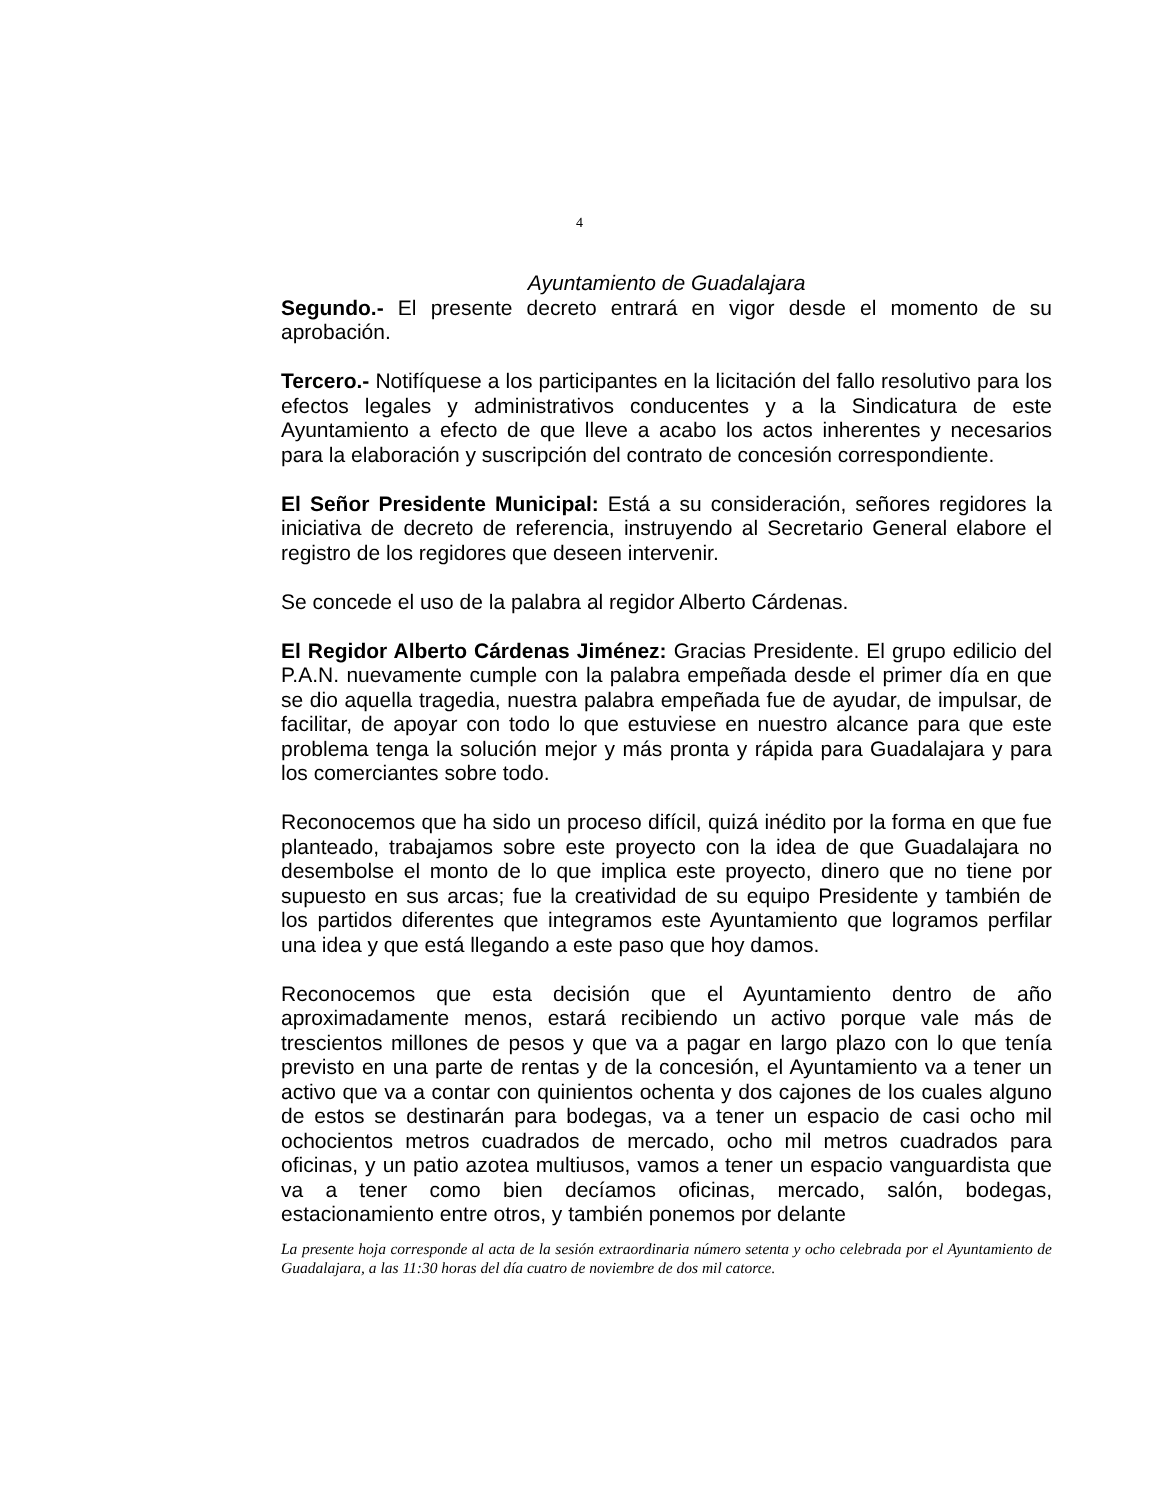4
Ayuntamiento de Guadalajara
Segundo.- El presente decreto entrará en vigor desde el momento de su aprobación.
Tercero.- Notifíquese a los participantes en la licitación del fallo resolutivo para los efectos legales y administrativos conducentes y a la Sindicatura de este Ayuntamiento a efecto de que lleve a acabo los actos inherentes y necesarios para la elaboración y suscripción del contrato de concesión correspondiente.
El Señor Presidente Municipal: Está a su consideración, señores regidores la iniciativa de decreto de referencia, instruyendo al Secretario General elabore el registro de los regidores que deseen intervenir.
Se concede el uso de la palabra al regidor Alberto Cárdenas.
El Regidor Alberto Cárdenas Jiménez: Gracias Presidente. El grupo edilicio del P.A.N. nuevamente cumple con la palabra empeñada desde el primer día en que se dio aquella tragedia, nuestra palabra empeñada fue de ayudar, de impulsar, de facilitar, de apoyar con todo lo que estuviese en nuestro alcance para que este problema tenga la solución mejor y más pronta y rápida para Guadalajara y para los comerciantes sobre todo.
Reconocemos que ha sido un proceso difícil, quizá inédito por la forma en que fue planteado, trabajamos sobre este proyecto con la idea de que Guadalajara no desembolse el monto de lo que implica este proyecto, dinero que no tiene por supuesto en sus arcas; fue la creatividad de su equipo Presidente y también de los partidos diferentes que integramos este Ayuntamiento que logramos perfilar una idea y que está llegando a este paso que hoy damos.
Reconocemos que esta decisión que el Ayuntamiento dentro de año aproximadamente menos, estará recibiendo un activo porque vale más de trescientos millones de pesos y que va a pagar en largo plazo con lo que tenía previsto en una parte de rentas y de la concesión, el Ayuntamiento va a tener un activo que va a contar con quinientos ochenta y dos cajones de los cuales alguno de estos se destinarán para bodegas, va a tener un espacio de casi ocho mil ochocientos metros cuadrados de mercado, ocho mil metros cuadrados para oficinas, y un patio azotea multiusos, vamos a tener un espacio vanguardista que va a tener como bien decíamos oficinas, mercado, salón, bodegas, estacionamiento entre otros, y también ponemos por delante
La presente hoja corresponde al acta de la sesión extraordinaria número setenta y ocho celebrada por el Ayuntamiento de Guadalajara, a las 11:30 horas del día cuatro de noviembre de dos mil catorce.